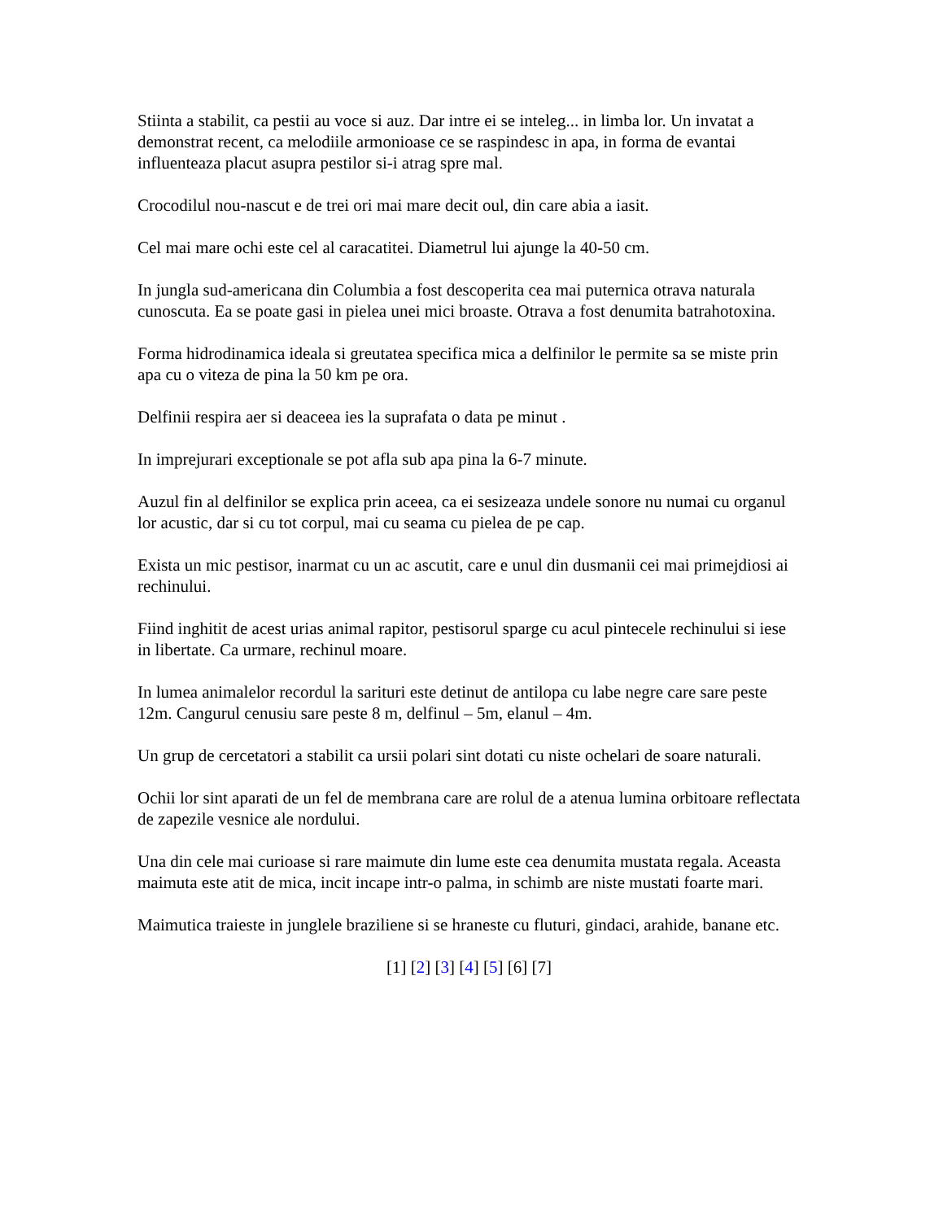Stiinta a stabilit, ca pestii au voce si auz. Dar intre ei se inteleg... in limba lor. Un invatat a demonstrat recent, ca melodiile armonioase ce se raspindesc in apa, in forma de evantai influenteaza placut asupra pestilor si-i atrag spre mal.
Crocodilul nou-nascut e de trei ori mai mare decit oul, din care abia a iasit.
Cel mai mare ochi este cel al caracatitei. Diametrul lui ajunge la 40-50 cm.
In jungla sud-americana din Columbia a fost descoperita cea mai puternica otrava naturala cunoscuta. Ea se poate gasi in pielea unei mici broaste. Otrava a fost denumita batrahotoxina.
Forma hidrodinamica ideala si greutatea specifica mica a delfinilor le permite sa se miste prin apa cu o viteza de pina la 50 km pe ora.
Delfinii respira aer si deaceea ies la suprafata o data pe minut .
In imprejurari exceptionale se pot afla sub apa pina la 6-7 minute.
Auzul fin al delfinilor se explica prin aceea, ca ei sesizeaza undele sonore nu numai cu organul lor acustic, dar si cu tot corpul, mai cu seama cu pielea de pe cap.
Exista un mic pestisor, inarmat cu un ac ascutit, care e unul din dusmanii cei mai primejdiosi ai rechinului.
Fiind inghitit de acest urias animal rapitor, pestisorul sparge cu acul pintecele rechinului si iese in libertate. Ca urmare, rechinul moare.
In lumea animalelor recordul la sarituri este detinut de antilopa cu labe negre care sare peste 12m. Cangurul cenusiu sare peste 8 m, delfinul – 5m, elanul – 4m.
Un grup de cercetatori a stabilit ca ursii polari sint dotati cu niste ochelari de soare naturali.
Ochii lor sint aparati de un fel de membrana care are rolul de a atenua lumina orbitoare reflectata de zapezile vesnice ale nordului.
Una din cele mai curioase si rare maimute din lume este cea denumita mustata regala. Aceasta maimuta este atit de mica, incit incape intr-o palma, in schimb are niste mustati foarte mari.
Maimutica traieste in junglele braziliene si se hraneste cu fluturi, gindaci, arahide, banane etc.
[1] [2] [3] [4] [5] [6] [7]